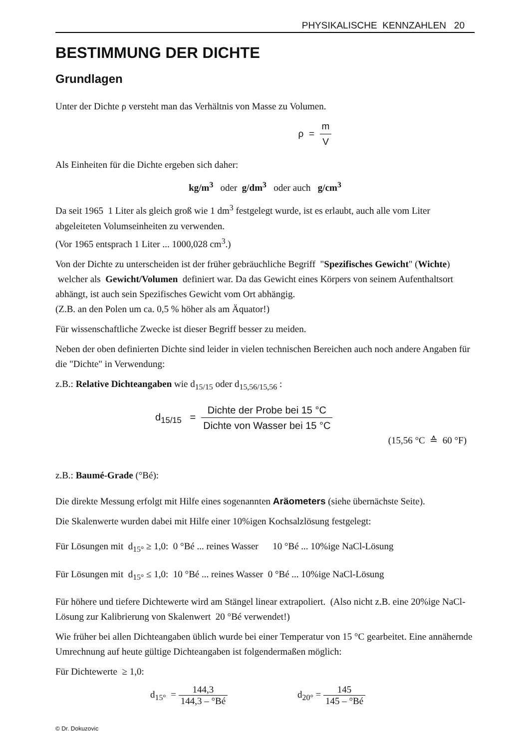PHYSIKALISCHE KENNZAHLEN 20
BESTIMMUNG DER DICHTE
Grundlagen
Unter der Dichte ρ versteht man das Verhältnis von Masse zu Volumen.
ρ = m V
Als Einheiten für die Dichte ergeben sich daher:
kg/m<sup>3</sup> oder g/dm<sup>3</sup> oder auch g/cm<sup>3</sup>
Da seit 1965 1 Liter als gleich groß wie 1 dm<sup>3</sup> festgelegt wurde, ist es erlaubt, auch alle vom Liter abgeleiteten Volumseinheiten zu verwenden.
(Vor 1965 entsprach 1 Liter ... 1000,028 cm<sup>3</sup>.)
Von der Dichte zu unterscheiden ist der früher gebräuchliche Begriff "Spezifisches Gewicht" (Wichte) welcher als Gewicht/Volumen definiert war. Da das Gewicht eines Körpers von seinem Aufenthaltsort abhängt, ist auch sein Spezifisches Gewicht vom Ort abhängig.
(Z.B. an den Polen um ca. 0,5 % höher als am Äquator!)
Für wissenschaftliche Zwecke ist dieser Begriff besser zu meiden.
Neben der oben definierten Dichte sind leider in vielen technischen Bereichen auch noch andere Angaben für die "Dichte" in Verwendung:
z.B.: Relative Dichteangaben wie d<sub>15/15</sub> oder d<sub>15,56/15,56</sub> :
d<sub>15/15</sub> = Dichte der Probe bei 15 °C Dichte von Wasser bei 15 °C
(15,56 °C ≙ 60 °F)
z.B.: Baumé-Grade (°Bé):
Die direkte Messung erfolgt mit Hilfe eines sogenannten Aräometers (siehe übernächste Seite).
Die Skalenwerte wurden dabei mit Hilfe einer 10%igen Kochsalzlösung festgelegt:
Für Lösungen mit d<sub>15°</sub> ≥ 1,0: 0 °Bé ... reines Wasser 10 °Bé ... 10%ige NaCl-Lösung
Für Lösungen mit d<sub>15°</sub> ≤ 1,0: 10 °Bé ... reines Wasser 0 °Bé ... 10%ige NaCl-Lösung
Für höhere und tiefere Dichtewerte wird am Stängel linear extrapoliert. (Also nicht z.B. eine 20%ige NaCl-Lösung zur Kalibrierung von Skalenwert 20 °Bé verwendet!)
Wie früher bei allen Dichteangaben üblich wurde bei einer Temperatur von 15 °C gearbeitet. Eine annähernde Umrechnung auf heute gültige Dichteangaben ist folgendermaßen möglich:
Für Dichtewerte ≥ 1,0:
d<sub>15°</sub> = 144,3 144,3 – °Bé d<sub>20°</sub> = 145 145 – °Bé
© Dr. Dokuzovic